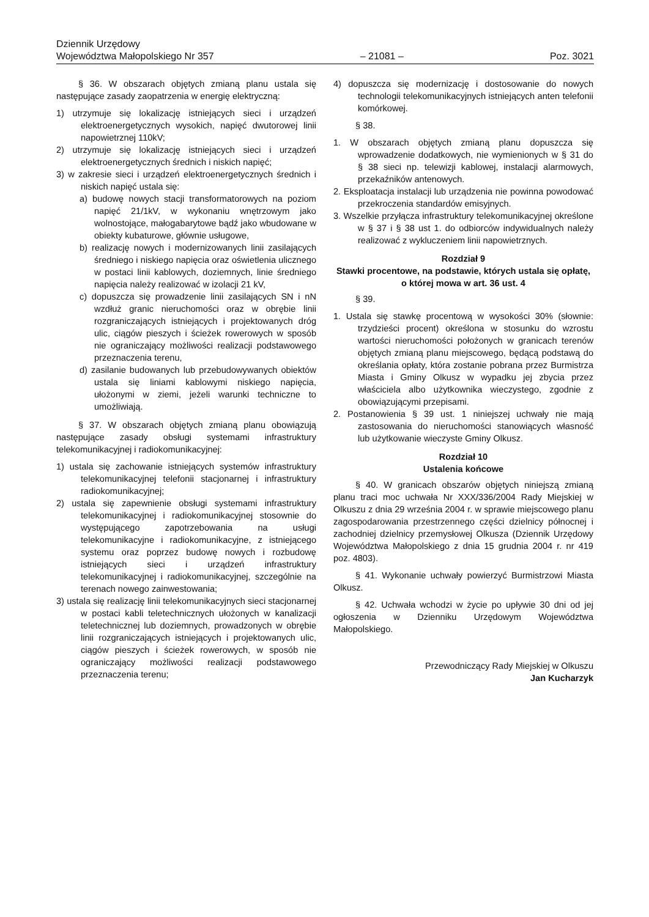Dziennik Urzędowy
Województwa Małopolskiego Nr 357
– 21081 –
Poz. 3021
§ 36. W obszarach objętych zmianą planu ustala się następujące zasady zaopatrzenia w energię elektryczną:
1) utrzymuje się lokalizację istniejących sieci i urządzeń elektroenergetycznych wysokich, napięć dwutorowej linii napowietrznej 110kV;
2) utrzymuje się lokalizację istniejących sieci i urządzeń elektroenergetycznych średnich i niskich napięć;
3) w zakresie sieci i urządzeń elektroenergetycznych średnich i niskich napięć ustala się:
a) budowę nowych stacji transformatorowych na poziom napięć 21/1kV, w wykonaniu wnętrzowym jako wolnostojące, małogabarytowe bądź jako wbudowane w obiekty kubaturowe, głównie usługowe,
b) realizację nowych i modernizowanych linii zasilających średniego i niskiego napięcia oraz oświetlenia ulicznego w postaci linii kablowych, doziemnych, linie średniego napięcia należy realizować w izolacji 21 kV,
c) dopuszcza się prowadzenie linii zasilających SN i nN wzdłuż granic nieruchomości oraz w obrębie linii rozgraniczających istniejących i projektowanych dróg ulic, ciągów pieszych i ścieżek rowerowych w sposób nie ograniczający możliwości realizacji podstawowego przeznaczenia terenu,
d) zasilanie budowanych lub przebudowywanych obiektów ustala się liniami kablowymi niskiego napięcia, ułożonymi w ziemi, jeżeli warunki techniczne to umożliwiają.
§ 37. W obszarach objętych zmianą planu obowiązują następujące zasady obsługi systemami infrastruktury telekomunikacyjnej i radiokomunikacyjnej:
1) ustala się zachowanie istniejących systemów infrastruktury telekomunikacyjnej telefonii stacjonarnej i infrastruktury radiokomunikacyjnej;
2) ustala się zapewnienie obsługi systemami infrastruktury telekomunikacyjnej i radiokomunikacyjnej stosownie do występującego zapotrzebowania na usługi telekomunikacyjne i radiokomunikacyjne, z istniejącego systemu oraz poprzez budowę nowych i rozbudowę istniejących sieci i urządzeń infrastruktury telekomunikacyjnej i radiokomunikacyjnej, szczególnie na terenach nowego zainwestowania;
3) ustala się realizację linii telekomunikacyjnych sieci stacjonarnej w postaci kabli teletechnicznych ułożonych w kanalizacji teletechnicznej lub doziemnych, prowadzonych w obrębie linii rozgraniczających istniejących i projektowanych ulic, ciągów pieszych i ścieżek rowerowych, w sposób nie ograniczający możliwości realizacji podstawowego przeznaczenia terenu;
4) dopuszcza się modernizację i dostosowanie do nowych technologii telekomunikacyjnych istniejących anten telefonii komórkowej.
§ 38.
1. W obszarach objętych zmianą planu dopuszcza się wprowadzenie dodatkowych, nie wymienionych w § 31 do § 38 sieci np. telewizji kablowej, instalacji alarmowych, przekaźników antenowych.
2. Eksploatacja instalacji lub urządzenia nie powinna powodować przekroczenia standardów emisyjnych.
3. Wszelkie przyłącza infrastruktury telekomunikacyjnej określone w § 37 i § 38 ust 1. do odbiorców indywidualnych należy realizować z wykluczeniem linii napowietrznych.
Rozdział 9
Stawki procentowe, na podstawie, których ustala się opłatę, o której mowa w art. 36 ust. 4
§ 39.
1. Ustala się stawkę procentową w wysokości 30% (słownie: trzydzieści procent) określona w stosunku do wzrostu wartości nieruchomości położonych w granicach terenów objętych zmianą planu miejscowego, będącą podstawą do określania opłaty, która zostanie pobrana przez Burmistrza Miasta i Gminy Olkusz w wypadku jej zbycia przez właściciela albo użytkownika wieczystego, zgodnie z obowiązującymi przepisami.
2. Postanowienia § 39 ust. 1 niniejszej uchwały nie mają zastosowania do nieruchomości stanowiących własność lub użytkowanie wieczyste Gminy Olkusz.
Rozdział 10
Ustalenia końcowe
§ 40. W granicach obszarów objętych niniejszą zmianą planu traci moc uchwała Nr XXX/336/2004 Rady Miejskiej w Olkuszu z dnia 29 września 2004 r. w sprawie miejscowego planu zagospodarowania przestrzennego części dzielnicy północnej i zachodniej dzielnicy przemysłowej Olkusza (Dziennik Urzędowy Województwa Małopolskiego z dnia 15 grudnia 2004 r. nr 419 poz. 4803).
§ 41. Wykonanie uchwały powierzyć Burmistrzowi Miasta Olkusz.
§ 42. Uchwała wchodzi w życie po upływie 30 dni od jej ogłoszenia w Dzienniku Urzędowym Województwa Małopolskiego.
Przewodniczący Rady Miejskiej w Olkuszu
Jan Kucharzyk